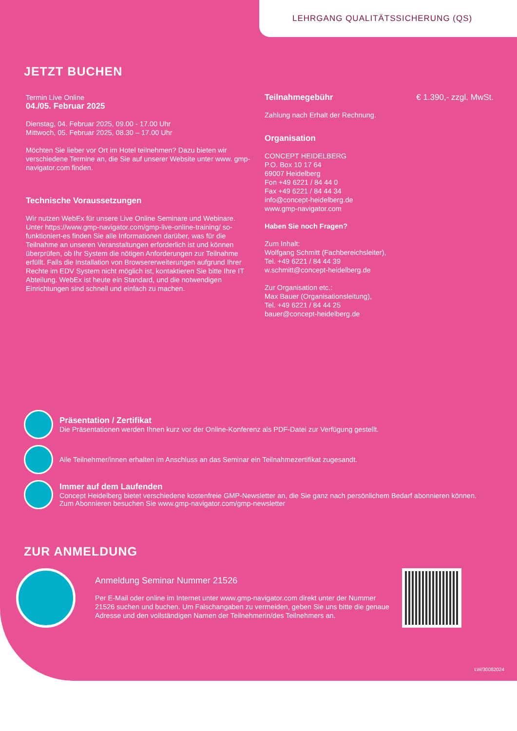LEHRGANG QUALITÄTSSICHERUNG (QS)
JETZT BUCHEN
Termin Live Online
04./05. Februar 2025
Dienstag, 04. Februar 2025, 09.00 - 17.00 Uhr
Mittwoch, 05. Februar 2025, 08.30 – 17.00 Uhr
Möchten Sie lieber vor Ort im Hotel teilnehmen? Dazu bieten wir verschiedene Termine an, die Sie auf unserer Website unter www. gmp-navigator.com finden.
Technische Voraussetzungen
Wir nutzen WebEx für unsere Live Online Seminare und Webinare. Unter https://www.gmp-navigator.com/gmp-live-online-training/ so-funktioniert-es finden Sie alle Informationen darüber, was für die Teilnahme an unseren Veranstaltungen erforderlich ist und können überprüfen, ob Ihr System die nötigen Anforderungen zur Teilnahme erfüllt. Falls die Installation von Browsererweiterungen aufgrund Ihrer Rechte im EDV System nicht möglich ist, kontaktieren Sie bitte Ihre IT Abteilung. WebEx ist heute ein Standard, und die notwendigen Einrichtungen sind schnell und einfach zu machen.
Teilnahmegebühr € 1.390,- zzgl. MwSt.
Zahlung nach Erhalt der Rechnung.
Organisation
CONCEPT HEIDELBERG
P.O. Box 10 17 64
69007 Heidelberg
Fon +49 6221 / 84 44 0
Fax +49 6221 / 84 44 34
info@concept-heidelberg.de
www.gmp-navigator.com
Haben Sie noch Fragen?
Zum Inhalt:
Wolfgang Schmitt (Fachbereichsleiter),
Tel. +49 6221 / 84 44 39
w.schmitt@concept-heidelberg.de
Zur Organisation etc.:
Max Bauer (Organisationsleitung),
Tel. +49 6221 / 84 44 25
bauer@concept-heidelberg.de
Präsentation / Zertifikat
Die Präsentationen werden Ihnen kurz vor der Online-Konferenz als PDF-Datei zur Verfügung gestellt.
Alle Teilnehmer/innen erhalten im Anschluss an das Seminar ein Teilnahmezertifikat zugesandt.
Immer auf dem Laufenden
Concept Heidelberg bietet verschiedene kostenfreie GMP-Newsletter an, die Sie ganz nach persönlichem Bedarf abonnieren können.
Zum Abonnieren besuchen Sie www.gmp-navigator.com/gmp-newsletter
ZUR ANMELDUNG
Anmeldung Seminar Nummer 21526
Per E-Mail oder online im Internet unter www.gmp-navigator.com direkt unter der Nummer 21526 suchen und buchen. Um Falschangaben zu vermeiden, geben Sie uns bitte die genaue Adresse und den vollständigen Namen der Teilnehmerin/des Teilnehmers an.
LW/30082024